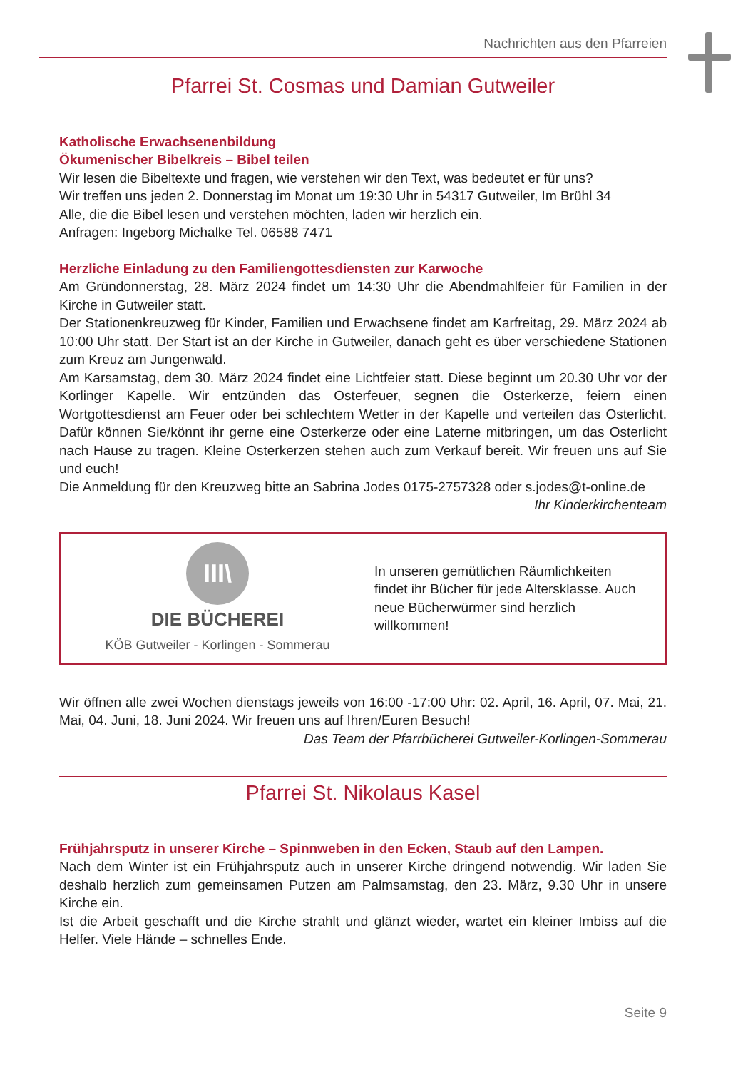Nachrichten aus den Pfarreien
Pfarrei St. Cosmas und Damian Gutweiler
Katholische Erwachsenenbildung
Ökumenischer Bibelkreis – Bibel teilen
Wir lesen die Bibeltexte und fragen, wie verstehen wir den Text, was bedeutet er für uns?
Wir treffen uns jeden 2. Donnerstag im Monat um 19:30 Uhr in 54317 Gutweiler, Im Brühl 34
Alle, die die Bibel lesen und verstehen möchten, laden wir herzlich ein.
Anfragen: Ingeborg Michalke Tel. 06588 7471
Herzliche Einladung zu den Familiengottesdiensten zur Karwoche
Am Gründonnerstag, 28. März 2024 findet um 14:30 Uhr die Abendmahlfeier für Familien in der Kirche in Gutweiler statt.
Der Stationenkreuzweg für Kinder, Familien und Erwachsene findet am Karfreitag, 29. März 2024 ab 10:00 Uhr statt. Der Start ist an der Kirche in Gutweiler, danach geht es über verschiedene Stationen zum Kreuz am Jungenwald.
Am Karsamstag, dem 30. März 2024 findet eine Lichtfeier statt. Diese beginnt um 20.30 Uhr vor der Korlinger Kapelle. Wir entzünden das Osterfeuer, segnen die Osterkerze, feiern einen Wortgottesdienst am Feuer oder bei schlechtem Wetter in der Kapelle und verteilen das Osterlicht. Dafür können Sie/könnt ihr gerne eine Osterkerze oder eine Laterne mitbringen, um das Osterlicht nach Hause zu tragen. Kleine Osterkerzen stehen auch zum Verkauf bereit. Wir freuen uns auf Sie und euch!
Die Anmeldung für den Kreuzweg bitte an Sabrina Jodes 0175-2757328 oder s.jodes@t-online.de
Ihr Kinderkirchenteam
III\
DIE BÜCHEREI
KÖB Gutweiler - Korlingen - Sommerau
In unseren gemütlichen Räumlichkeiten findet ihr Bücher für jede Altersklasse. Auch neue Bücherwürmer sind herzlich willkommen!
Wir öffnen alle zwei Wochen dienstags jeweils von 16:00 -17:00 Uhr: 02. April, 16. April, 07. Mai, 21. Mai, 04. Juni, 18. Juni 2024. Wir freuen uns auf Ihren/Euren Besuch!
Das Team der Pfarrbücherei Gutweiler-Korlingen-Sommerau
Pfarrei St. Nikolaus Kasel
Frühjahrsputz in unserer Kirche – Spinnweben in den Ecken, Staub auf den Lampen.
Nach dem Winter ist ein Frühjahrsputz auch in unserer Kirche dringend notwendig. Wir laden Sie deshalb herzlich zum gemeinsamen Putzen am Palmsamstag, den 23. März, 9.30 Uhr in unsere Kirche ein.
Ist die Arbeit geschafft und die Kirche strahlt und glänzt wieder, wartet ein kleiner Imbiss auf die Helfer. Viele Hände – schnelles Ende.
Seite 9